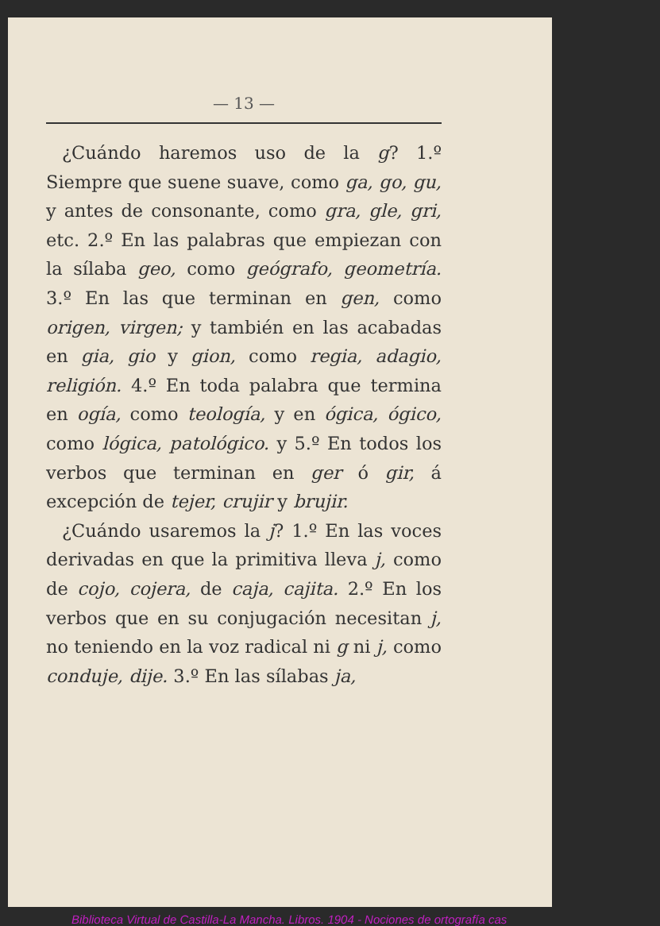— 13 —
¿Cuándo haremos uso de la g? 1.º Siempre que suene suave, como ga, go, gu, y antes de consonante, como gra, gle, gri, etc. 2.º En las palabras que empiezan con la sílaba geo, como geógrafo, geometría. 3.º En las que terminan en gen, como origen, virgen; y también en las acabadas en gia, gio y gion, como regia, adagio, religión. 4.º En toda palabra que termina en ogía, como teología, y en ógica, ógico, como lógica, patológico. y 5.º En todos los verbos que terminan en ger ó gir, á excepción de tejer, crujir y brujir.
¿Cuándo usaremos la j? 1.º En las voces derivadas en que la primitiva lleva j, como de cojo, cojera, de caja, cajita. 2.º En los verbos que en su conjugación necesitan j, no teniendo en la voz radical ni g ni j, como conduje, dije. 3.º En las sílabas ja,
Biblioteca Virtual de Castilla-La Mancha. Libros. 1904 - Nociones de ortografía cas